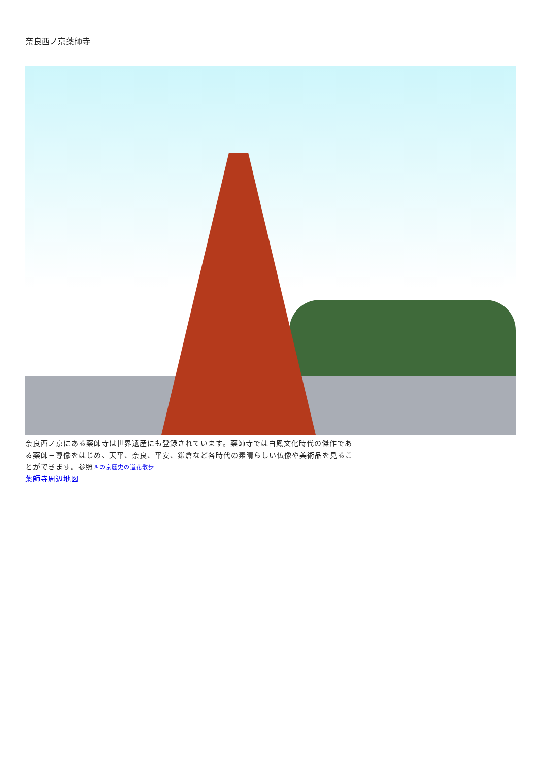奈良西ノ京薬師寺
奈良西ノ京にある薬師寺は世界遺産にも登録されています。薬師寺では白鳳文化時代の傑作である薬師三尊像をはじめ、天平、奈良、平安、鎌倉など各時代の素晴らしい仏像や美術品を見ることができます。参照西の京歴史の道花散歩
薬師寺周辺地図